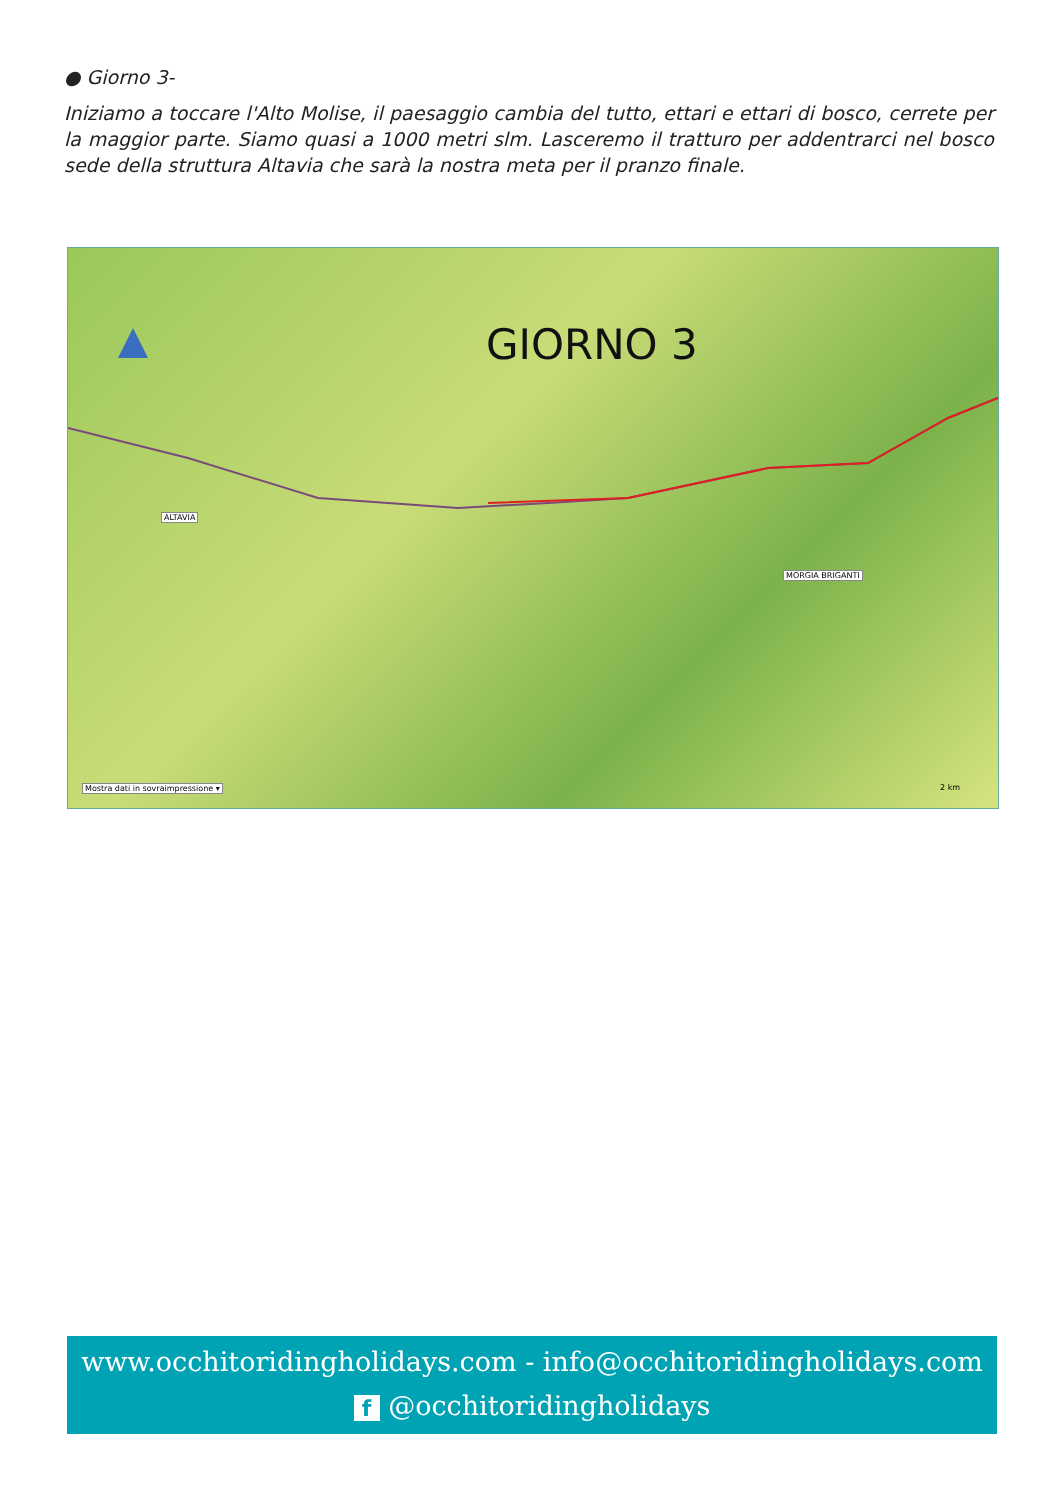● Giorno 3-
Iniziamo a toccare l'Alto Molise, il paesaggio cambia del tutto, ettari e ettari di bosco, cerrete per la maggior parte. Siamo quasi a 1000 metri slm. Lasceremo il tratturo per addentrarci nel bosco sede della struttura Altavia che sarà la nostra meta per il pranzo finale.
GIORNO 3
ALTAVIA
MORGIA BRIGANTI
Mostra dati in sovraimpressione ▾
2 km
www.occhitoridingholidays.com - info@occhitoridingholidays.com
f @occhitoridingholidays